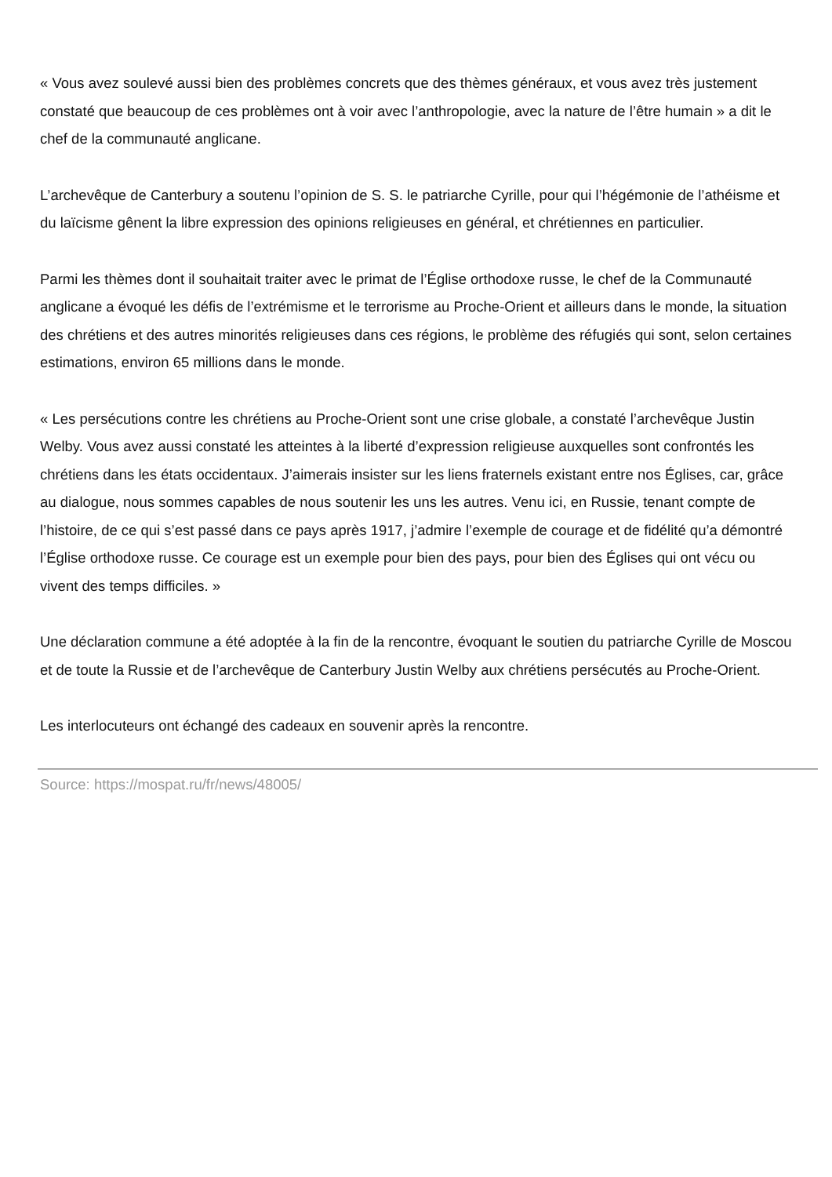« Vous avez soulevé aussi bien des problèmes concrets que des thèmes généraux, et vous avez très justement constaté que beaucoup de ces problèmes ont à voir avec l’anthropologie, avec la nature de l’être humain » a dit le chef de la communauté anglicane.
L’archevêque de Canterbury a soutenu l’opinion de S. S. le patriarche Cyrille, pour qui l’hégémonie de l’athéisme et du laïcisme gênent la libre expression des opinions religieuses en général, et chrétiennes en particulier.
Parmi les thèmes dont il souhaitait traiter avec le primat de l’Église orthodoxe russe, le chef de la Communauté anglicane a évoqué les défis de l’extrémisme et le terrorisme au Proche-Orient et ailleurs dans le monde, la situation des chrétiens et des autres minorités religieuses dans ces régions, le problème des réfugiés qui sont, selon certaines estimations, environ 65 millions dans le monde.
« Les persécutions contre les chrétiens au Proche-Orient sont une crise globale, a constaté l’archevêque Justin Welby. Vous avez aussi constaté les atteintes à la liberté d’expression religieuse auxquelles sont confrontés les chrétiens dans les états occidentaux. J’aimerais insister sur les liens fraternels existant entre nos Églises, car, grâce au dialogue, nous sommes capables de nous soutenir les uns les autres. Venu ici, en Russie, tenant compte de l’histoire, de ce qui s’est passé dans ce pays après 1917, j’admire l’exemple de courage et de fidélité qu’a démontré l’Église orthodoxe russe. Ce courage est un exemple pour bien des pays, pour bien des Églises qui ont vécu ou vivent des temps difficiles. »
Une déclaration commune a été adoptée à la fin de la rencontre, évoquant le soutien du patriarche Cyrille de Moscou et de toute la Russie et de l’archevêque de Canterbury Justin Welby aux chrétiens persécutés au Proche-Orient.
Les interlocuteurs ont échangé des cadeaux en souvenir après la rencontre.
Source: https://mospat.ru/fr/news/48005/